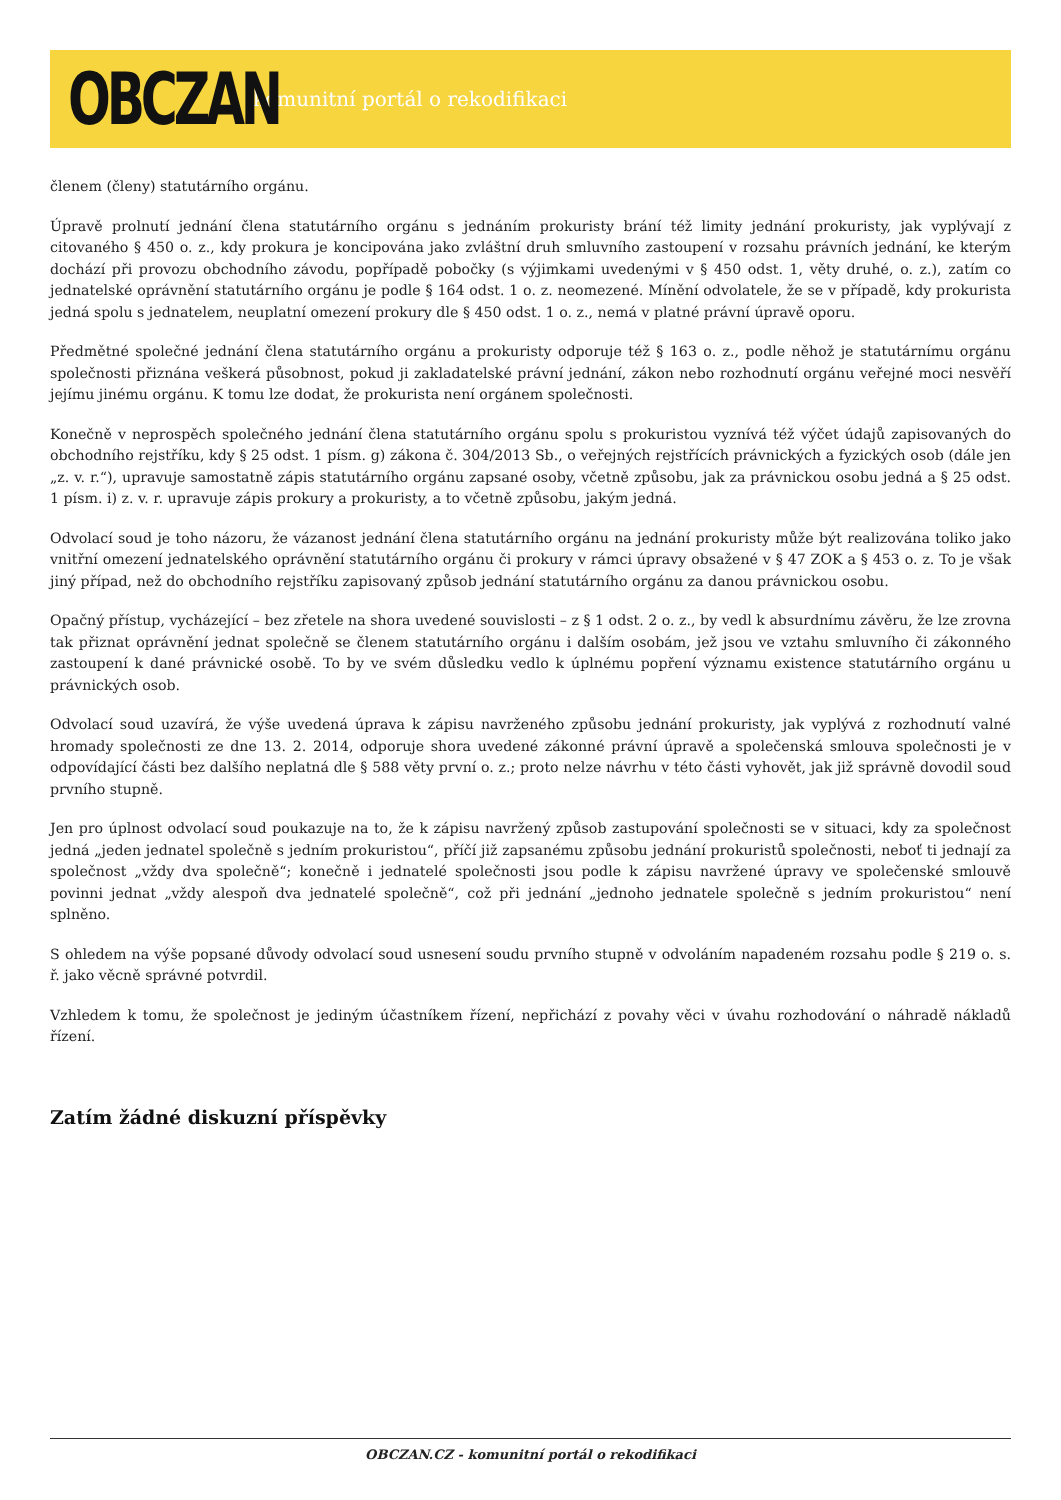OBCZAN
komunitní portál o rekodifikaci
členem (členy) statutárního orgánu.
Úpravě prolnutí jednání člena statutárního orgánu s jednáním prokuristy brání též limity jednání prokuristy, jak vyplývají z citovaného § 450 o. z., kdy prokura je koncipována jako zvláštní druh smluvního zastoupení v rozsahu právních jednání, ke kterým dochází při provozu obchodního závodu, popřípadě pobočky (s výjimkami uvedenými v § 450 odst. 1, věty druhé, o. z.), zatím co jednatelské oprávnění statutárního orgánu je podle § 164 odst. 1 o. z. neomezené. Mínění odvolatele, že se v případě, kdy prokurista jedná spolu s jednatelem, neuplatní omezení prokury dle § 450 odst. 1 o. z., nemá v platné právní úpravě oporu.
Předmětné společné jednání člena statutárního orgánu a prokuristy odporuje též § 163 o. z., podle něhož je statutárnímu orgánu společnosti přiznána veškerá působnost, pokud ji zakladatelské právní jednání, zákon nebo rozhodnutí orgánu veřejné moci nesvěří jejímu jinému orgánu. K tomu lze dodat, že prokurista není orgánem společnosti.
Konečně v neprospěch společného jednání člena statutárního orgánu spolu s prokuristou vyznívá též výčet údajů zapisovaných do obchodního rejstříku, kdy § 25 odst. 1 písm. g) zákona č. 304/2013 Sb., o veřejných rejstřících právnických a fyzických osob (dále jen „z. v. r.“), upravuje samostatně zápis statutárního orgánu zapsané osoby, včetně způsobu, jak za právnickou osobu jedná a § 25 odst. 1 písm. i) z. v. r. upravuje zápis prokury a prokuristy, a to včetně způsobu, jakým jedná.
Odvolací soud je toho názoru, že vázanost jednání člena statutárního orgánu na jednání prokuristy může být realizována toliko jako vnitřní omezení jednatelského oprávnění statutárního orgánu či prokury v rámci úpravy obsažené v § 47 ZOK a § 453 o. z. To je však jiný případ, než do obchodního rejstříku zapisovaný způsob jednání statutárního orgánu za danou právnickou osobu.
Opačný přístup, vycházející – bez zřetele na shora uvedené souvislosti – z § 1 odst. 2 o. z., by vedl k absurdnímu závěru, že lze zrovna tak přiznat oprávnění jednat společně se členem statutárního orgánu i dalším osobám, jež jsou ve vztahu smluvního či zákonného zastoupení k dané právnické osobě. To by ve svém důsledku vedlo k úplnému popření významu existence statutárního orgánu u právnických osob.
Odvolací soud uzavírá, že výše uvedená úprava k zápisu navrženého způsobu jednání prokuristy, jak vyplývá z rozhodnutí valné hromady společnosti ze dne 13. 2. 2014, odporuje shora uvedené zákonné právní úpravě a společenská smlouva společnosti je v odpovídající části bez dalšího neplatná dle § 588 věty první o. z.; proto nelze návrhu v této části vyhovět, jak již správně dovodil soud prvního stupně.
Jen pro úplnost odvolací soud poukazuje na to, že k zápisu navržený způsob zastupování společnosti se v situaci, kdy za společnost jedná „jeden jednatel společně s jedním prokuristou“, příčí již zapsanému způsobu jednání prokuristů společnosti, neboť ti jednají za společnost „vždy dva společně“; konečně i jednatelé společnosti jsou podle k zápisu navržené úpravy ve společenské smlouvě povinni jednat „vždy alespoň dva jednatelé společně“, což při jednání „jednoho jednatele společně s jedním prokuristou“ není splněno.
S ohledem na výše popsané důvody odvolací soud usnesení soudu prvního stupně v odvoláním napadeném rozsahu podle § 219 o. s. ř. jako věcně správné potvrdil.
Vzhledem k tomu, že společnost je jediným účastníkem řízení, nepřichází z povahy věci v úvahu rozhodování o náhradě nákladů řízení.
Zatím žádné diskuzní příspěvky
OBCZAN.CZ - komunitní portál o rekodifikaci